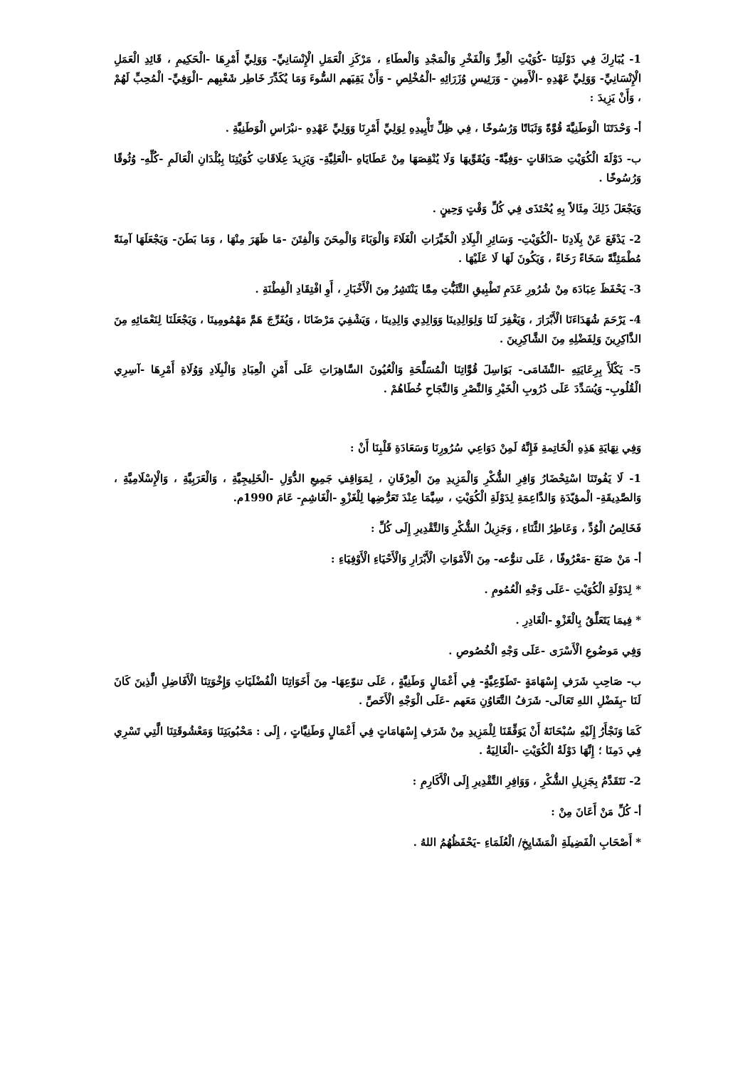1- يُبَارِكَ فِي دَوْلَتِنَا -كُوَيْتِ الْعِزِّ وَالْفَخْرِ وَالْمَجْدِ وَالْعطَاءِ ، مَرْكَزِ الْعَمَلِ الْإِنْسَانِيِّ- وَوَلِيِّ أَمْرِهَا -الْحَكِيمِ ، قَائِدِ الْعَمَلِ الْإِنْسَانِيِّ- وَوَلِيِّ عَهْدِهِ -الْأَمِينِ - وَرَئِيسِ وُزَرَائِهِ -الْمُخْلِصِ - وَأَنْ يَقِيَهم السُّوءَ وَمَا يُكَدِّرَ خَاطِر شَعْبِهم -الْوَفِيِّ- الْمُحِبِّ لَهُمْ ، وَأَنْ يَزِيدَ :
أ- وَحْدَتَنَا الْوَطَنِيَّةَ قُوَّةً وَثَبَاتًا وَرُسُوخًا ، فِي ظِلِّ تَأْيِيدِهِ لِوَلِيِّ أَمْرِنَا وَوَلِيِّ عَهْدِهِ -نبْرَاسِ الْوَطَنِيَّةِ .
ب- دَوْلَةَ الْكُوَيْتِ صَدَاقَاتٍ -وَفِيَّةً- وَيُقَوِّيهَا وَلَا يُنْقِصَهَا مِنْ عَطَايَاهِ -الْعَلِيَّةِ- وَيَزِيدَ عِلَاقَاتِ كُوَيْتِنَا بِبُلْدَانِ الْعَالَمِ -كُلِّهِ- وُثُوقًا وَرُسُوخًا .
وَيَجْعَلَ ذَلِكَ مِثَالاً بِهِ يُحْتَذَى فِي كُلِّ وَقْتٍ وَحِينٍ .
2- يَدْفَعَ عَنْ بِلَادِنَا -الْكُوَيْتِ- وَسَائِرِ الْبِلَادِ الْخَيِّرَاتِ الْغَلَاءَ وَالْوَبَاءَ وَالْمِحَنَ وَالْفِتَنَ -مَا ظَهَرَ مِنْهَا ، وَمَا بَطَنَ- وَيَجْعَلَهَا آمِنَةً مُطْمَئِنَّةً سَخَاءً رَخَاءً ، وَيَكُونَ لَهَا لَا عَلَيْهَا .
3- يَحْفَظَ عِبَادَهَ مِنْ شُرُورِ عَدَمِ تَطْبِيقِ التَّثَبُّتِ مِمَّا يَنْتَشِرُ مِنَ الْأَخْبَارِ ، أَوِ افْتِقَادِ الْفِطْنَةِ .
4- يَرْحَمَ شُهَدَاءَنَا الْأَبْرَارَ ، وَيَغْفِرَ لَنَا وَلِوَالِدِينَا وَوَالِدِي وَالِدِينَا ، وَيَشْفِيَ مَرْضَانَا ، وَيُفَرِّجَ هَمَّ مَهْمُومِينَا ، وَيَجْعَلَنَا لِنَعْمَائِهِ مِنَ الذَّاكِرِينَ وَلِفَضْلِهِ مِنَ الشَّاكِرِينَ .
5- يَكْلَأَ بِرِعَايَتِهِ -النَّشَامَى- بَوَاسِلَ قُوَّاتِنَا الْمُسَلَّحَةِ وَالْعُيُونَ السَّاهِرَاتِ عَلَى أَمْنِ الْعِبَادِ وَالْبِلَادِ وَوُلَاةِ أَمْرِهَا -آسِرِي الْقُلُوبِ- وَيُسَدِّدَ عَلَى دُرُوبِ الْخَيْرِ وَالنَّصْرِ وَالنَّجَاحِ خُطَاهُمْ .
وَفِي نِهَايَةِ هَذِهِ الْخَاتِمةِ فَإِنَّهُ لَمِنْ دَوَاعِي سُرُورِنَا وَسَعَادَةِ قَلْبِنَا أَنْ :
1- لَا يَفُوتَنَا اسْتِحْضَارُ وَافِرِ الشُّكْرِ وَالْمَزِيدِ مِنَ الْعِرْفَانِ ، لِمَوَاقِفِ جَمِيعِ الدُّوَلِ -الْخَلِيجِيَّةِ ، وَالْعَرَبِيَّةِ ، وَالْإِسْلَامِيَّةِ ، وَالصَّدِيقَةِ- الْمؤيّدَةِ وَالدَّاعِمَةِ لِدَوْلَةِ الْكُوَيْتِ ، سِيَّمَا عِنْدَ تَعَرُّضِها لِلْغَزْوِ -الْغَاشِمِ- عَامَ 1990م.
فَخَالِصُ الْوُدِّ ، وَعَاطِرُ الثَّنَاءِ ، وَجَزِيلُ الشُّكْرِ وَالتَّقْدِيرِ إِلَى كُلِّ :
أ- مَنْ صَنَعَ -مَعْرُوفًا ، عَلَى تنوُّعه- مِنَ الْأَمْوَاتِ الْأَبْرَارِ وَالْأَحْيَاءِ الْأَوْفِيَاءِ :
* لِدَوْلَةِ الْكُوَيْتِ -عَلَى وَجْهِ الْعُمُومِ .
* فِيمَا يَتَعَلَّقُ بِالْغَزْوِ -الْغَادِرِ .
وَفِي مَوضُوعِ الْأَسْرَى -عَلَى وَجْهِ الْخُصُوصِ .
ب- صَاحِبِ شَرَفِ إِسْهَامَةٍ -تَطَوّعِيَّةٍ- فِي أَعْمَالٍ وَطَنِيَّةٍ ، عَلَى تنوّعِهَا- مِنَ أَخَوَاتِنَا الْفُضْلَيَاتِ وَإِخْوَتِنَا الْأَفَاضِلِ الَّذِينَ كَانَ لَنَا -بِفَضْلِ اللهِ تَعَالَى- شَرَفُ التَّعَاوُنِ مَعَهم -عَلَى الْوَجْهِ الْأَخَصِّ .
كَمَا وَنَجْأَرُ إِلَيْهِ سُبْحَانَهُ أَنْ يَوَفِّقَنَا لِلْمَزِيدِ مِنْ شَرَفِ إِسْهَامَاتٍ فِي أَعْمَالٍ وَطَنِيَّاتٍ ، إِلَى : مَحْبُوبَتِنَا وَمَعْشُوقَتِنَا الَّتِي تَسْرِي فِي دَمِنَا ؛ إِنَّهَا دَوْلَةُ الْكُوَيْتِ -الْغَالِيَةُ .
2- نَتَقَدَّمُ بِجَزِيلِ الشُّكْرِ ، وَوَافِرِ التَّقْدِيرِ إِلَى الْأَكَارِمِ :
أ- كُلِّ مَنْ أَعَانَ مِنْ :
* أَصْحَابِ الْفَضِيلَةِ الْمَشَايِخِ/ الْعُلَمَاءِ -يَحْفَظُهُمُ اللهُ .